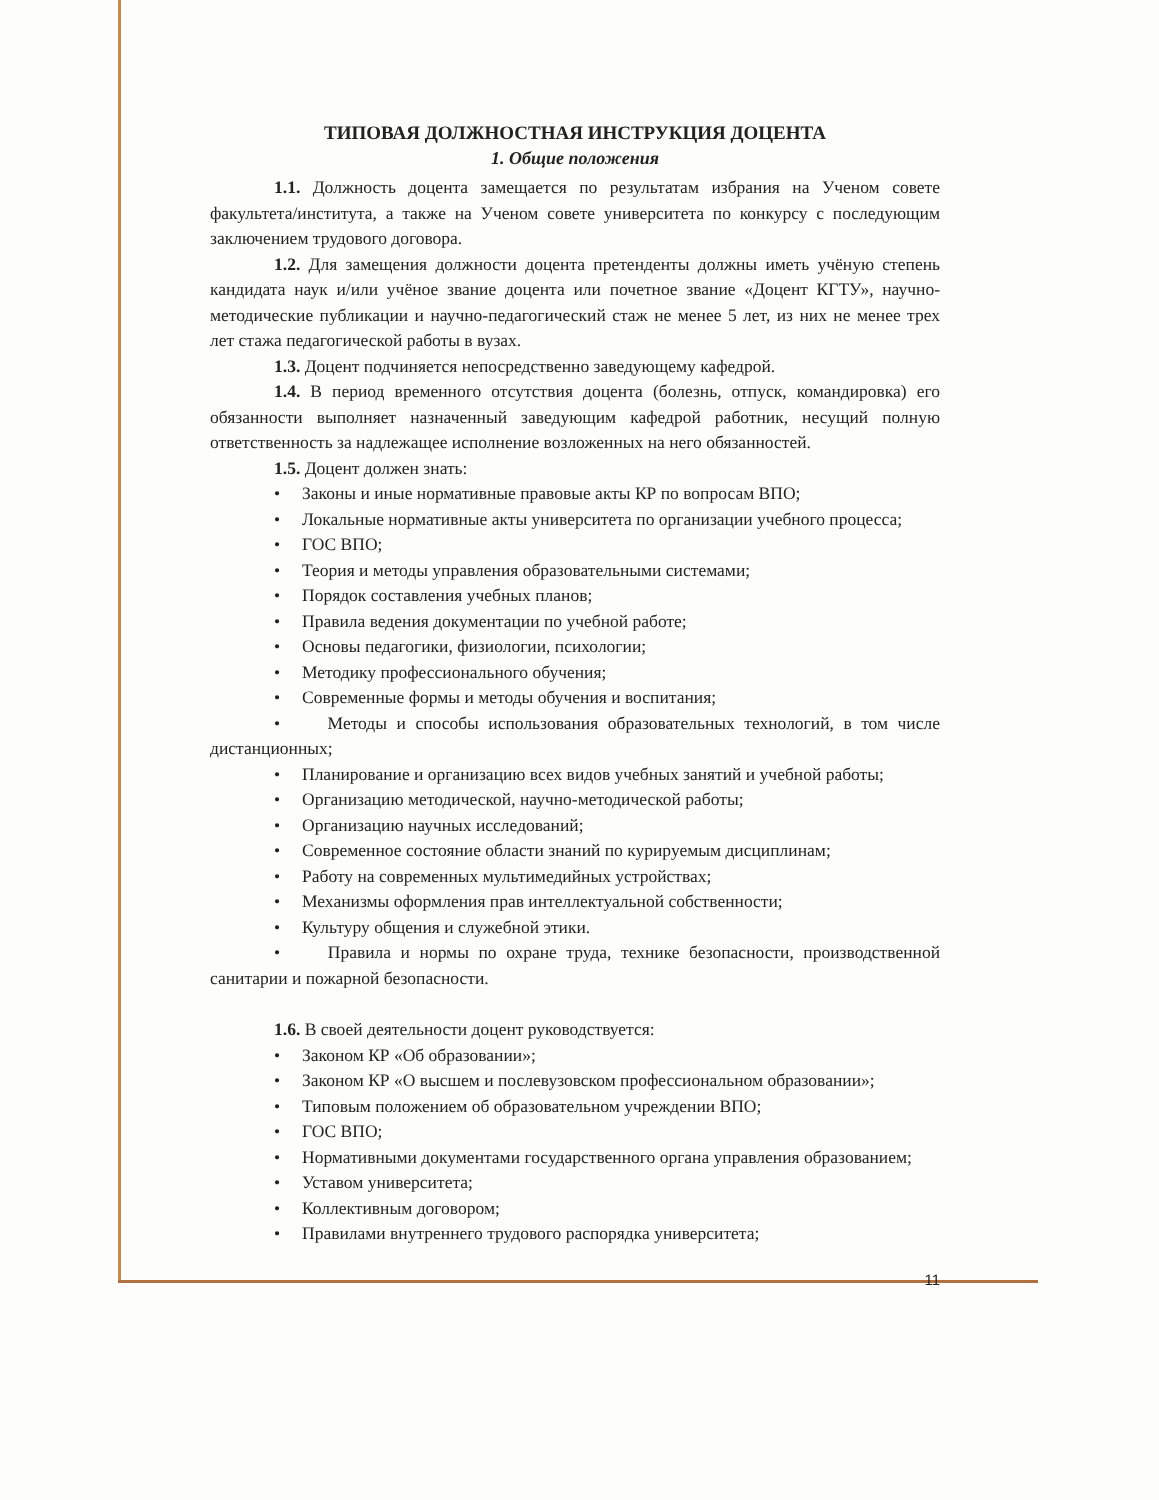ТИПОВАЯ ДОЛЖНОСТНАЯ ИНСТРУКЦИЯ ДОЦЕНТА
1. Общие положения
1.1. Должность доцента замещается по результатам избрания на Ученом совете факультета/института, а также на Ученом совете университета по конкурсу с последующим заключением трудового договора.
1.2. Для замещения должности доцента претенденты должны иметь учёную степень кандидата наук и/или учёное звание доцента или почетное звание «Доцент КГТУ», научно-методические публикации и научно-педагогический стаж не менее 5 лет, из них не менее трех лет стажа педагогической работы в вузах.
1.3. Доцент подчиняется непосредственно заведующему кафедрой.
1.4. В период временного отсутствия доцента (болезнь, отпуск, командировка) его обязанности выполняет назначенный заведующим кафедрой работник, несущий полную ответственность за надлежащее исполнение возложенных на него обязанностей.
1.5. Доцент должен знать:
• Законы и иные нормативные правовые акты КР по вопросам ВПО;
• Локальные нормативные акты университета по организации учебного процесса;
• ГОС ВПО;
• Теория и методы управления образовательными системами;
• Порядок составления учебных планов;
• Правила ведения документации по учебной работе;
• Основы педагогики, физиологии, психологии;
• Методику профессионального обучения;
• Современные формы и методы обучения и воспитания;
• Методы и способы использования образовательных технологий, в том числе дистанционных;
• Планирование и организацию всех видов учебных занятий и учебной работы;
• Организацию методической, научно-методической работы;
• Организацию научных исследований;
• Современное состояние области знаний по курируемым дисциплинам;
• Работу на современных мультимедийных устройствах;
• Механизмы оформления прав интеллектуальной собственности;
• Культуру общения и служебной этики.
• Правила и нормы по охране труда, технике безопасности, производственной санитарии и пожарной безопасности.
1.6. В своей деятельности доцент руководствуется:
• Законом КР «Об образовании»;
• Законом КР «О высшем и послевузовском профессиональном образовании»;
• Типовым положением об образовательном учреждении ВПО;
• ГОС ВПО;
• Нормативными документами государственного органа управления образованием;
• Уставом университета;
• Коллективным договором;
• Правилами внутреннего трудового распорядка университета;
11